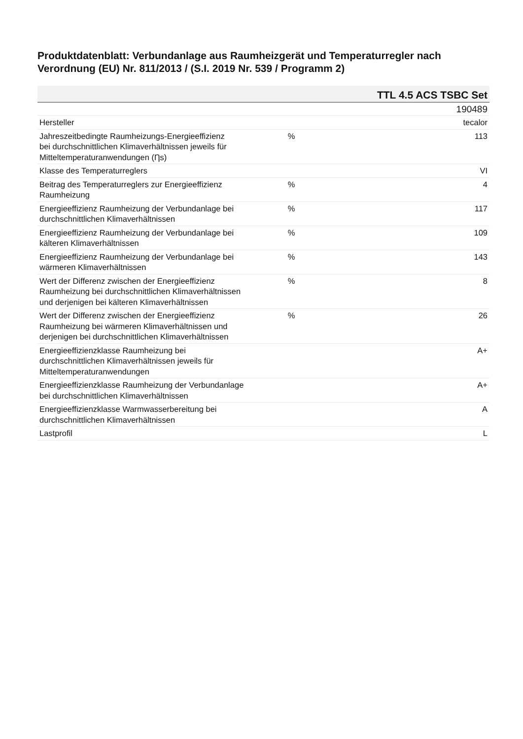Produktdatenblatt: Verbundanlage aus Raumheizgerät und Temperaturregler nach Verordnung (EU) Nr. 811/2013 / (S.I. 2019 Nr. 539 / Programm 2)
| TTL 4.5 ACS TSBC Set | | |
| --- | --- | --- |
| | | 190489 |
| Hersteller | | tecalor |
| Jahreszeitbedingte Raumheizungs-Energieeffizienz bei durchschnittlichen Klimaverhältnissen jeweils für Mitteltemperaturanwendungen (Ƞs) | % | 113 |
| Klasse des Temperaturreglers | | VI |
| Beitrag des Temperaturreglers zur Energieeffizienz Raumheizung | % | 4 |
| Energieeffizienz Raumheizung der Verbundanlage bei durchschnittlichen Klimaverhältnissen | % | 117 |
| Energieeffizienz Raumheizung der Verbundanlage bei kälteren Klimaverhältnissen | % | 109 |
| Energieeffizienz Raumheizung der Verbundanlage bei wärmeren Klimaverhältnissen | % | 143 |
| Wert der Differenz zwischen der Energieeffizienz Raumheizung bei durchschnittlichen Klimaverhältnissen und derjenigen bei kälteren Klimaverhältnissen | % | 8 |
| Wert der Differenz zwischen der Energieeffizienz Raumheizung bei wärmeren Klimaverhältnissen und derjenigen bei durchschnittlichen Klimaverhältnissen | % | 26 |
| Energieeffizienzklasse Raumheizung bei durchschnittlichen Klimaverhältnissen jeweils für Mitteltemperaturanwendungen | | A+ |
| Energieeffizienzklasse Raumheizung der Verbundanlage bei durchschnittlichen Klimaverhältnissen | | A+ |
| Energieeffizienzklasse Warmwasserbereitung bei durchschnittlichen Klimaverhältnissen | | A |
| Lastprofil | | L |